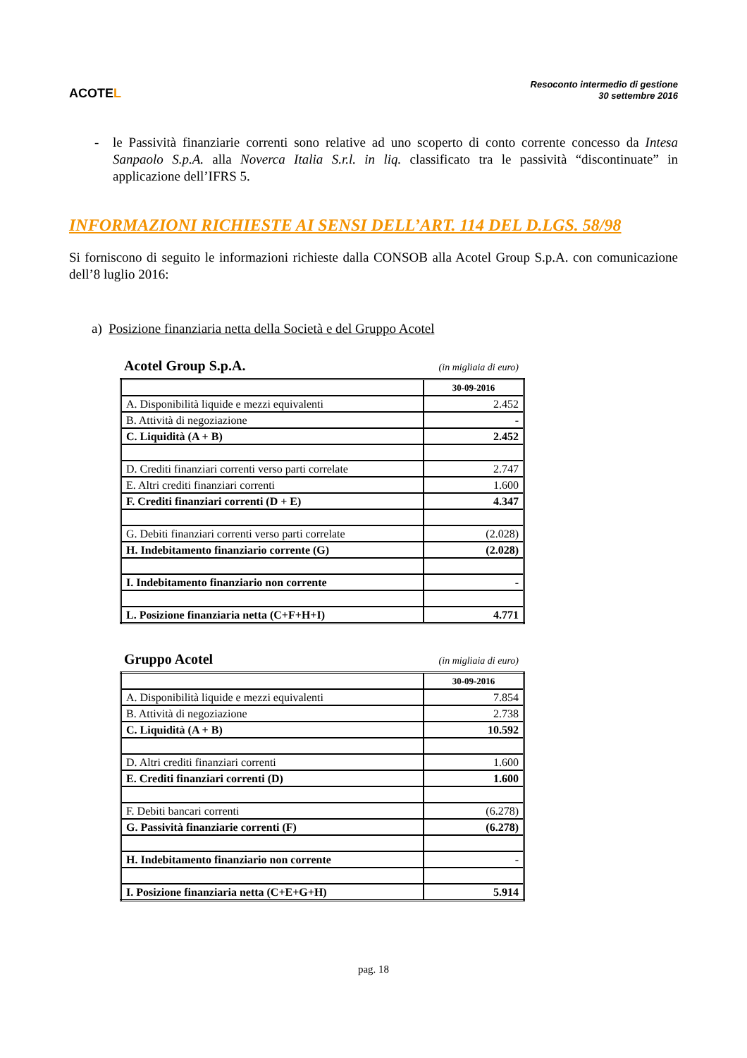ACOTEL
Resoconto intermedio di gestione
30 settembre 2016
- le Passività finanziarie correnti sono relative ad uno scoperto di conto corrente concesso da Intesa Sanpaolo S.p.A. alla Noverca Italia S.r.l. in liq. classificato tra le passività “discontinuate” in applicazione dell’IFRS 5.
INFORMAZIONI RICHIESTE AI SENSI DELL’ART. 114 DEL D.LGS. 58/98
Si forniscono di seguito le informazioni richieste dalla CONSOB alla Acotel Group S.p.A. con comunicazione dell’8 luglio 2016:
a) Posizione finanziaria netta della Società e del Gruppo Acotel
Acotel Group S.p.A. (in migliaia di euro)
| | 30-09-2016 |
| A. Disponibilità liquide e mezzi equivalenti | 2.452 |
| B. Attività di negoziazione | - |
| C. Liquidità (A + B) | 2.452 |
| D. Crediti finanziari correnti verso parti correlate | 2.747 |
| E. Altri crediti finanziari correnti | 1.600 |
| F. Crediti finanziari correnti (D + E) | 4.347 |
| G. Debiti finanziari correnti verso parti correlate | (2.028) |
| H. Indebitamento finanziario corrente (G) | (2.028) |
| I. Indebitamento finanziario non corrente | - |
| L. Posizione finanziaria netta (C+F+H+I) | 4.771 |
Gruppo Acotel (in migliaia di euro)
| | 30-09-2016 |
| A. Disponibilità liquide e mezzi equivalenti | 7.854 |
| B. Attività di negoziazione | 2.738 |
| C. Liquidità (A + B) | 10.592 |
| D. Altri crediti finanziari correnti | 1.600 |
| E. Crediti finanziari correnti (D) | 1.600 |
| F. Debiti bancari correnti | (6.278) |
| G. Passività finanziarie correnti (F) | (6.278) |
| H. Indebitamento finanziario non corrente | - |
| I. Posizione finanziaria netta (C+E+G+H) | 5.914 |
pag. 18